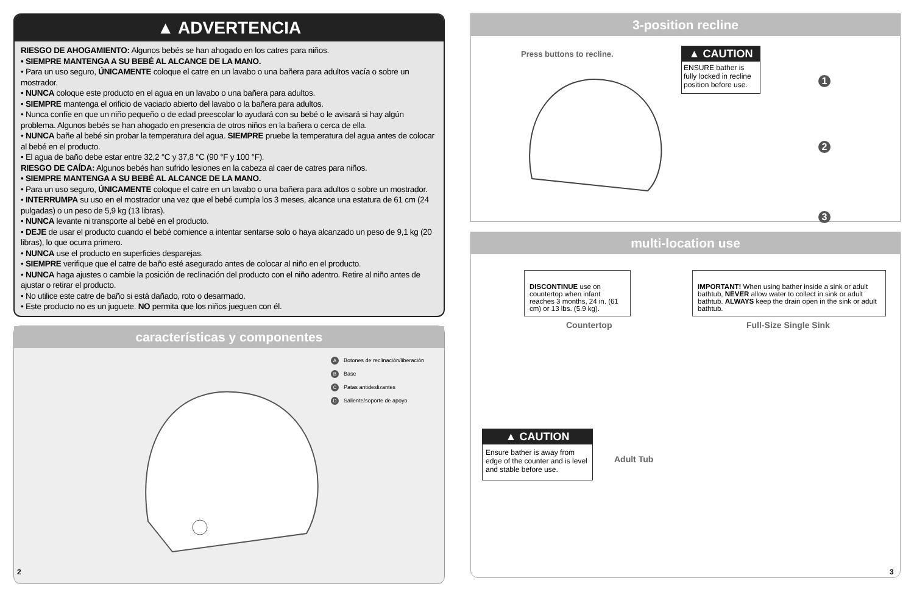▲ ADVERTENCIA
RIESGO DE AHOGAMIENTO: Algunos bebés se han ahogado en los catres para niños.
• SIEMPRE MANTENGA A SU BEBÉ AL ALCANCE DE LA MANO.
• Para un uso seguro, ÚNICAMENTE coloque el catre en un lavabo o una bañera para adultos vacía o sobre un mostrador.
• NUNCA coloque este producto en el agua en un lavabo o una bañera para adultos.
• SIEMPRE mantenga el orificio de vaciado abierto del lavabo o la bañera para adultos.
• Nunca confíe en que un niño pequeño o de edad preescolar lo ayudará con su bebé o le avisará si hay algún problema. Algunos bebés se han ahogado en presencia de otros niños en la bañera o cerca de ella.
• NUNCA bañe al bebé sin probar la temperatura del agua. SIEMPRE pruebe la temperatura del agua antes de colocar al bebé en el producto.
• El agua de baño debe estar entre 32,2 °C y 37,8 °C (90 °F y 100 °F).
RIESGO DE CAÍDA: Algunos bebés han sufrido lesiones en la cabeza al caer de catres para niños.
• SIEMPRE MANTENGA A SU BEBÉ AL ALCANCE DE LA MANO.
• Para un uso seguro, ÚNICAMENTE coloque el catre en un lavabo o una bañera para adultos o sobre un mostrador.
• INTERRUMPA su uso en el mostrador una vez que el bebé cumpla los 3 meses, alcance una estatura de 61 cm (24 pulgadas) o un peso de 5,9 kg (13 libras).
• NUNCA levante ni transporte al bebé en el producto.
• DEJE de usar el producto cuando el bebé comience a intentar sentarse solo o haya alcanzado un peso de 9,1 kg (20 libras), lo que ocurra primero.
• NUNCA use el producto en superficies desparejas.
• SIEMPRE verifique que el catre de baño esté asegurado antes de colocar al niño en el producto.
• NUNCA haga ajustes o cambie la posición de reclinación del producto con el niño adentro. Retire al niño antes de ajustar o retirar el producto.
• No utilice este catre de baño si está dañado, roto o desarmado.
• Este producto no es un juguete. NO permita que los niños jueguen con él.
características y componentes
A Botones de reclinación/liberación
B Base
C Patas antideslizantes
D Saliente/soporte de apoyo
3-position recline
Press buttons to recline.
▲ CAUTION
ENSURE bather is fully locked in recline position before use.
1
2
3
multi-location use
DISCONTINUE use on countertop when infant reaches 3 months, 24 in. (61 cm) or 13 lbs. (5.9 kg).
IMPORTANT! When using bather inside a sink or adult bathtub, NEVER allow water to collect in sink or adult bathtub. ALWAYS keep the drain open in the sink or adult bathtub.
Countertop Full-Size Single Sink
▲ CAUTION
Ensure bather is away from edge of the counter and is level and stable before use.
Adult Tub
2 3